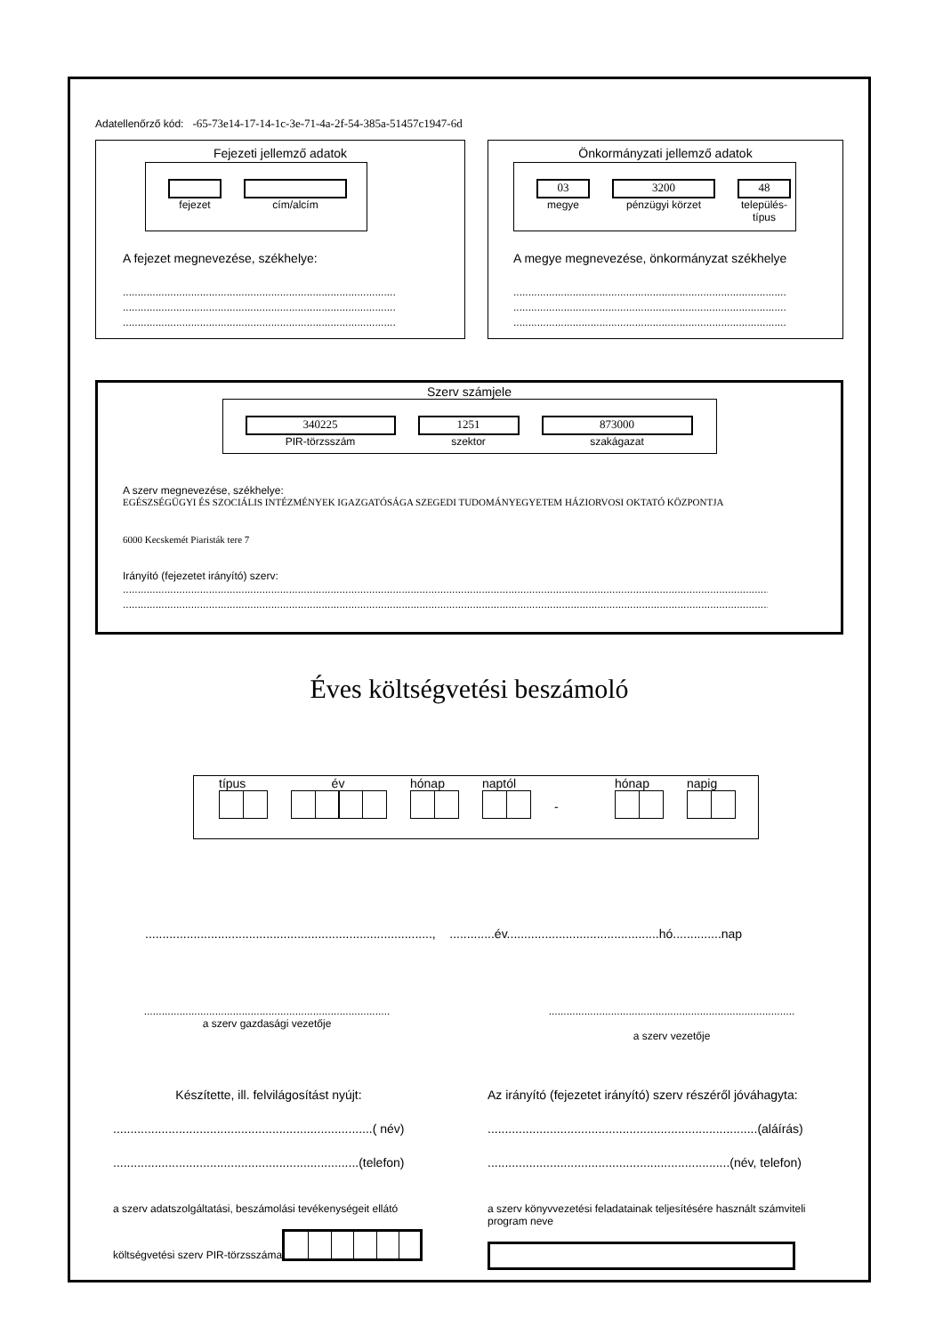Adatellenőrző kód: -65-73e14-17-14-1c-3e-71-4a-2f-54-385a-51457c1947-6d
Fejezeti jellemző adatok
fejezet cím/alcím
A fejezet megnevezése, székhelye:
............................................................................................
............................................................................................
............................................................................................
Önkormányzati jellemző adatok
03
megye
3200
pénzügyi körzet
48
település-
típus
A megye megnevezése, önkormányzat székhelye
............................................................................................
............................................................................................
............................................................................................
Szerv számjele
340225
PIR-törzsszám
1251
szektor
873000
szakágazat
A szerv megnevezése, székhelye:
EGÉSZSÉGÜGYI ÉS SZOCIÁLIS INTÉZMÉNYEK IGAZGATÓSÁGA SZEGEDI TUDOMÁNYEGYETEM HÁZIORVOSI OKTATÓ KÖZPONTJA
6000 Kecskemét Piaristák tere 7
Irányító (fejezetet irányító) szerv:
..........................................................................................................................................................................................................................
..........................................................................................................................................................................................................................
Éves költségvetési beszámoló
típus
év
hónap
naptól
-
hónap
napig
..................................................................................., .............év............................................hó..............nap
...................................................................................
a szerv gazdasági vezetője
...................................................................................
a szerv vezetője
Készítette, ill. felvilágosítást nyújt:
...........................................................................( név)
.......................................................................(telefon)
Az irányító (fejezetet irányító) szerv részéről jóváhagyta:
..............................................................................(aláírás)
......................................................................(név, telefon)
a szerv adatszolgáltatási, beszámolási tevékenységeit ellátó költségvetési szerv PIR-törzsszáma
a szerv könyvvezetési feladatainak teljesítésére használt számviteli program neve